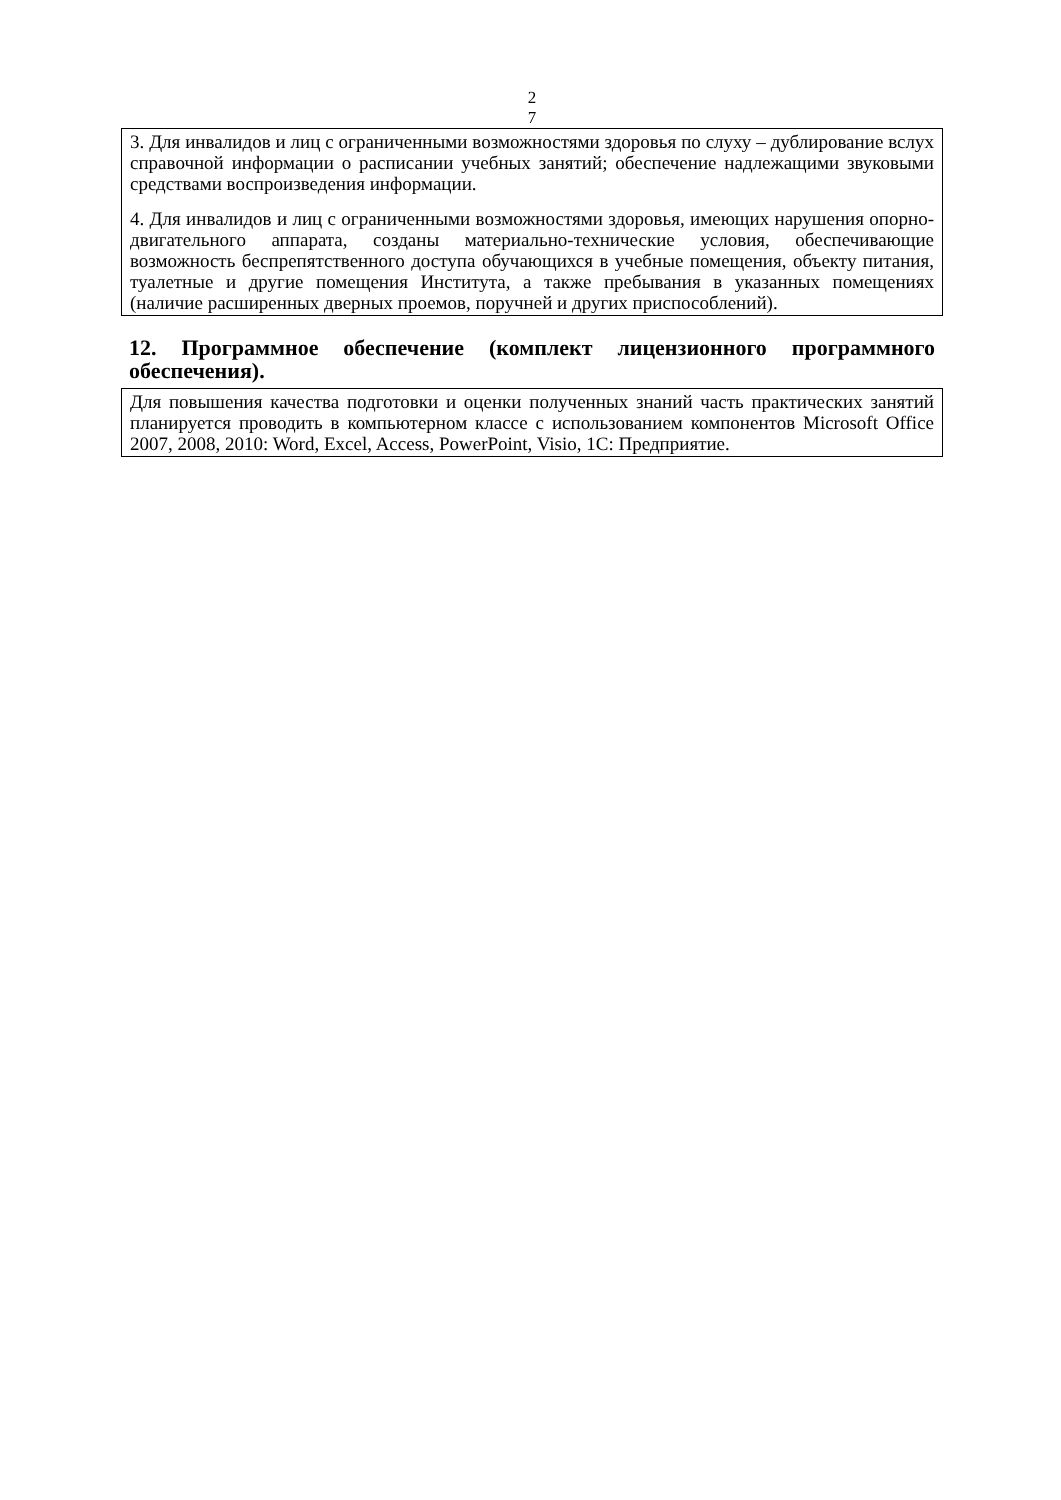2
7
3. Для инвалидов и лиц с ограниченными возможностями здоровья по слуху – дублирование вслух справочной информации о расписании учебных занятий; обеспечение надлежащими звуковыми средствами воспроизведения информации.
4. Для инвалидов и лиц с ограниченными возможностями здоровья, имеющих нарушения опорно-двигательного аппарата, созданы материально-технические условия, обеспечивающие возможность беспрепятственного доступа обучающихся в учебные помещения, объекту питания, туалетные и другие помещения Института, а также пребывания в указанных помещениях (наличие расширенных дверных проемов, поручней и других приспособлений).
12. Программное обеспечение (комплект лицензионного программного обеспечения).
Для повышения качества подготовки и оценки полученных знаний часть практических занятий планируется проводить в компьютерном классе с использованием компонентов Microsoft Office 2007, 2008, 2010: Word, Excel, Access, PowerPoint, Visio, 1С: Предприятие.